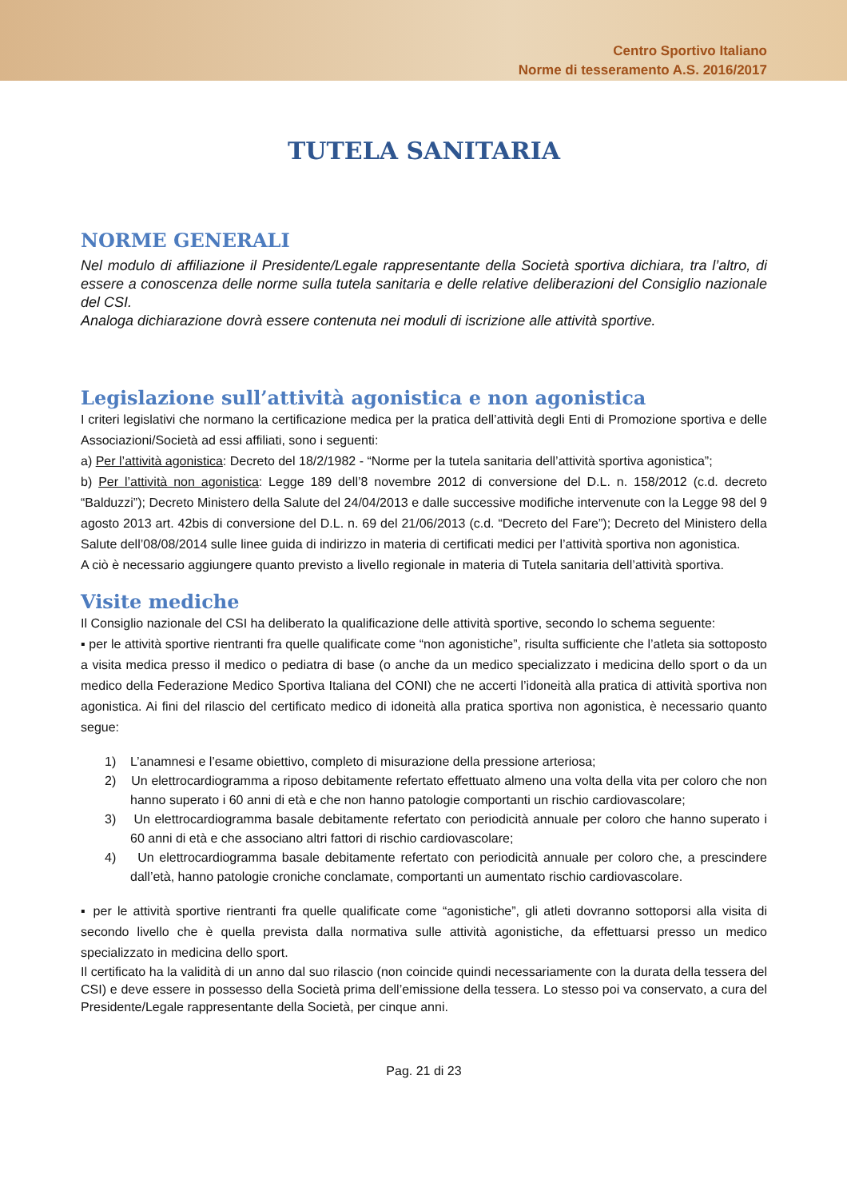Centro Sportivo Italiano
Norme di tesseramento A.S. 2016/2017
TUTELA SANITARIA
NORME GENERALI
Nel modulo di affiliazione il Presidente/Legale rappresentante della Società sportiva dichiara, tra l’altro, di essere a conoscenza delle norme sulla tutela sanitaria e delle relative deliberazioni del Consiglio nazionale del CSI.
Analoga dichiarazione dovrà essere contenuta nei moduli di iscrizione alle attività sportive.
Legislazione sull’attività agonistica e non agonistica
I criteri legislativi che normano la certificazione medica per la pratica dell’attività degli Enti di Promozione sportiva e delle Associazioni/Società ad essi affiliati, sono i seguenti:
a) Per l’attività agonistica: Decreto del 18/2/1982 - “Norme per la tutela sanitaria dell’attività sportiva agonistica”;
b) Per l’attività non agonistica: Legge 189 dell’8 novembre 2012 di conversione del D.L. n. 158/2012 (c.d. decreto “Balduzzi”); Decreto Ministero della Salute del 24/04/2013 e dalle successive modifiche intervenute con la Legge 98 del 9 agosto 2013 art. 42bis di conversione del D.L. n. 69 del 21/06/2013 (c.d. “Decreto del Fare”); Decreto del Ministero della Salute dell’08/08/2014 sulle linee guida di indirizzo in materia di certificati medici per l’attività sportiva non agonistica.
A ciò è necessario aggiungere quanto previsto a livello regionale in materia di Tutela sanitaria dell’attività sportiva.
Visite mediche
Il Consiglio nazionale del CSI ha deliberato la qualificazione delle attività sportive, secondo lo schema seguente:
▪ per le attività sportive rientranti fra quelle qualificate come “non agonistiche”, risulta sufficiente che l’atleta sia sottoposto a visita medica presso il medico o pediatra di base (o anche da un medico specializzato i medicina dello sport o da un medico della Federazione Medico Sportiva Italiana del CONI) che ne accerti l’idoneità alla pratica di attività sportiva non agonistica. Ai fini del rilascio del certificato medico di idoneità alla pratica sportiva non agonistica, è necessario quanto segue:
1) L’anamnesi e l’esame obiettivo, completo di misurazione della pressione arteriosa;
2) Un elettrocardiogramma a riposo debitamente refertato effettuato almeno una volta della vita per coloro che non hanno superato i 60 anni di età e che non hanno patologie comportanti un rischio cardiovascolare;
3) Un elettrocardiogramma basale debitamente refertato con periodicità annuale per coloro che hanno superato i 60 anni di età e che associano altri fattori di rischio cardiovascolare;
4) Un elettrocardiogramma basale debitamente refertato con periodicità annuale per coloro che, a prescindere dall’età, hanno patologie croniche conclamate, comportanti un aumentato rischio cardiovascolare.
▪ per le attività sportive rientranti fra quelle qualificate come “agonistiche”, gli atleti dovranno sottoporsi alla visita di secondo livello che è quella prevista dalla normativa sulle attività agonistiche, da effettuarsi presso un medico specializzato in medicina dello sport.
Il certificato ha la validità di un anno dal suo rilascio (non coincide quindi necessariamente con la durata della tessera del CSI) e deve essere in possesso della Società prima dell’emissione della tessera. Lo stesso poi va conservato, a cura del Presidente/Legale rappresentante della Società, per cinque anni.
Pag. 21 di 23